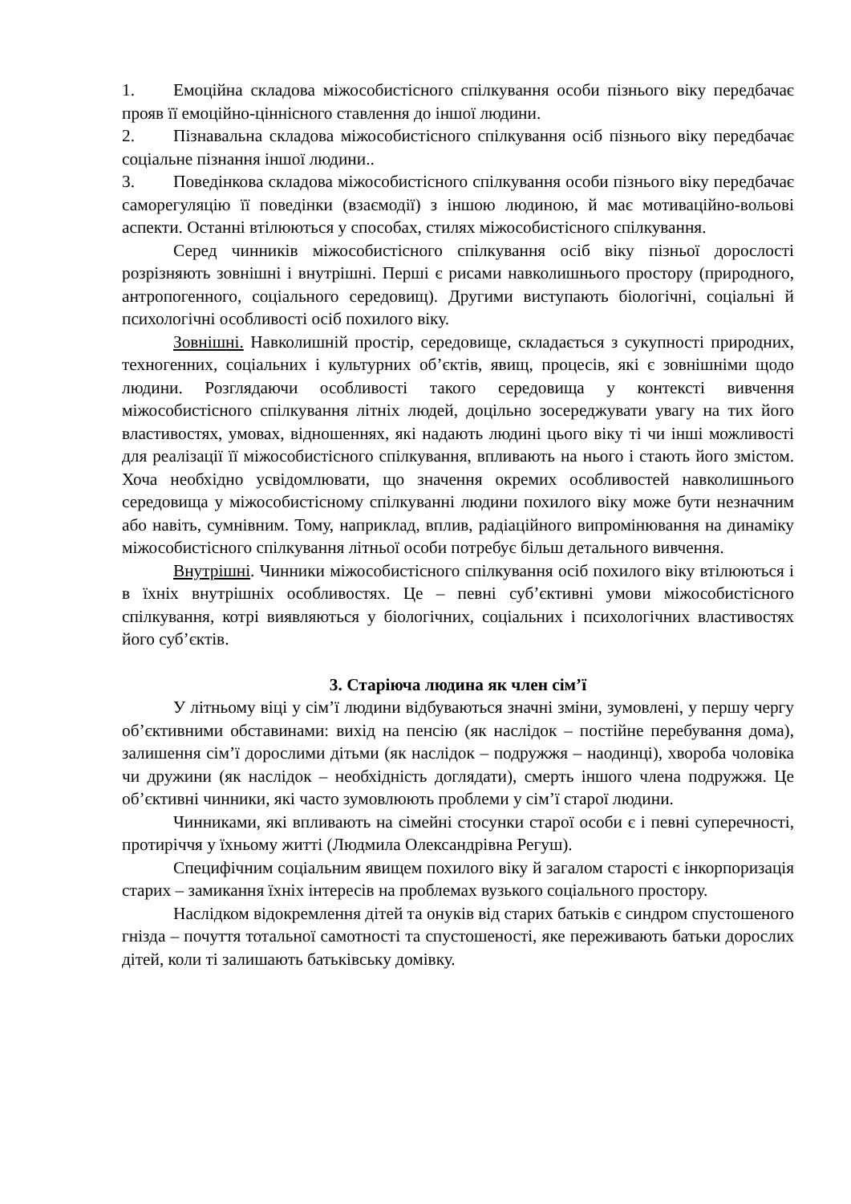1. Емоційна складова міжособистісного спілкування особи пізнього віку передбачає прояв її емоційно-ціннісного ставлення до іншої людини.
2. Пізнавальна складова міжособистісного спілкування осіб пізнього віку передбачає соціальне пізнання іншої людини..
3. Поведінкова складова міжособистісного спілкування особи пізнього віку передбачає саморегуляцію її поведінки (взаємодії) з іншою людиною, й має мотиваційно-вольові аспекти. Останні втілюються у способах, стилях міжособистісного спілкування.
Серед чинників міжособистісного спілкування осіб віку пізньої дорослості розрізняють зовнішні і внутрішні. Перші є рисами навколишнього простору (природного, антропогенного, соціального середовищ). Другими виступають біологічні, соціальні й психологічні особливості осіб похилого віку.
Зовнішні. Навколишній простір, середовище, складається з сукупності природних, техногенних, соціальних і культурних об’єктів, явищ, процесів, які є зовнішніми щодо людини. Розглядаючи особливості такого середовища у контексті вивчення міжособистісного спілкування літніх людей, доцільно зосереджувати увагу на тих його властивостях, умовах, відношеннях, які надають людині цього віку ті чи інші можливості для реалізації її міжособистісного спілкування, впливають на нього і стають його змістом. Хоча необхідно усвідомлювати, що значення окремих особливостей навколишнього середовища у міжособистісному спілкуванні людини похилого віку може бути незначним або навіть, сумнівним. Тому, наприклад, вплив, радіаційного випромінювання на динаміку міжособистісного спілкування літньої особи потребує більш детального вивчення.
Внутрішні. Чинники міжособистісного спілкування осіб похилого віку втілюються і в їхніх внутрішніх особливостях. Це – певні суб’єктивні умови міжособистісного спілкування, котрі виявляються у біологічних, соціальних і психологічних властивостях його суб’єктів.
3. Старіюча людина як член сім’ї
У літньому віці у сім’ї людини відбуваються значні зміни, зумовлені, у першу чергу об’єктивними обставинами: вихід на пенсію (як наслідок – постійне перебування дома), залишення сім’ї дорослими дітьми (як наслідок – подружжя – наодинці), хвороба чоловіка чи дружини (як наслідок – необхідність доглядати), смерть іншого члена подружжя. Це об’єктивні чинники, які часто зумовлюють проблеми у сім’ї старої людини.
Чинниками, які впливають на сімейні стосунки старої особи є і певні суперечності, протиріччя у їхньому житті (Людмила Олександрівна Регуш).
Специфічним соціальним явищем похилого віку й загалом старості є інкорпоризація старих – замикання їхніх інтересів на проблемах вузького соціального простору.
Наслідком відокремлення дітей та онуків від старих батьків є синдром спустошеного гнізда – почуття тотальної самотності та спустошеності, яке переживають батьки дорослих дітей, коли ті залишають батьківську домівку.